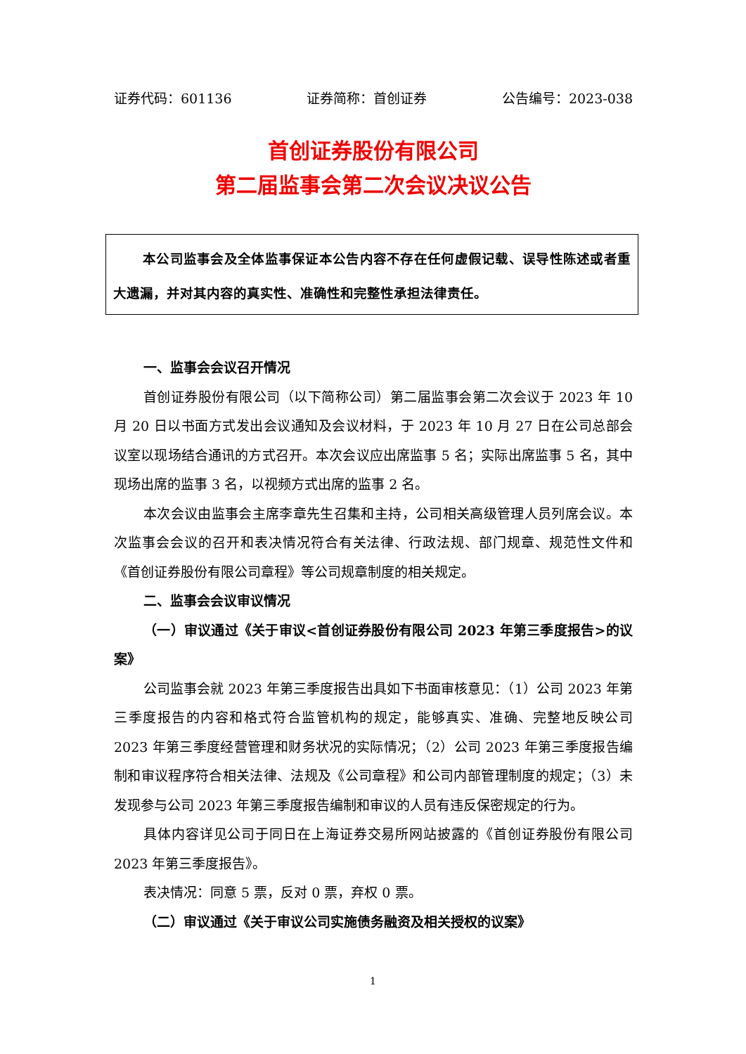证券代码：601136 证券简称：首创证券 公告编号：2023-038
首创证券股份有限公司
第二届监事会第二次会议决议公告
本公司监事会及全体监事保证本公告内容不存在任何虚假记载、误导性陈述或者重大遗漏，并对其内容的真实性、准确性和完整性承担法律责任。
一、监事会会议召开情况
首创证券股份有限公司（以下简称公司）第二届监事会第二次会议于 2023 年 10 月 20 日以书面方式发出会议通知及会议材料，于 2023 年 10 月 27 日在公司总部会议室以现场结合通讯的方式召开。本次会议应出席监事 5 名；实际出席监事 5 名，其中现场出席的监事 3 名，以视频方式出席的监事 2 名。
本次会议由监事会主席李章先生召集和主持，公司相关高级管理人员列席会议。本次监事会会议的召开和表决情况符合有关法律、行政法规、部门规章、规范性文件和《首创证券股份有限公司章程》等公司规章制度的相关规定。
二、监事会会议审议情况
（一）审议通过《关于审议<首创证券股份有限公司 2023 年第三季度报告>的议案》
公司监事会就 2023 年第三季度报告出具如下书面审核意见：（1）公司 2023 年第三季度报告的内容和格式符合监管机构的规定，能够真实、准确、完整地反映公司 2023 年第三季度经营管理和财务状况的实际情况；（2）公司 2023 年第三季度报告编制和审议程序符合相关法律、法规及《公司章程》和公司内部管理制度的规定；（3）未发现参与公司 2023 年第三季度报告编制和审议的人员有违反保密规定的行为。
具体内容详见公司于同日在上海证券交易所网站披露的《首创证券股份有限公司 2023 年第三季度报告》。
表决情况：同意 5 票，反对 0 票，弃权 0 票。
（二）审议通过《关于审议公司实施债务融资及相关授权的议案》
1